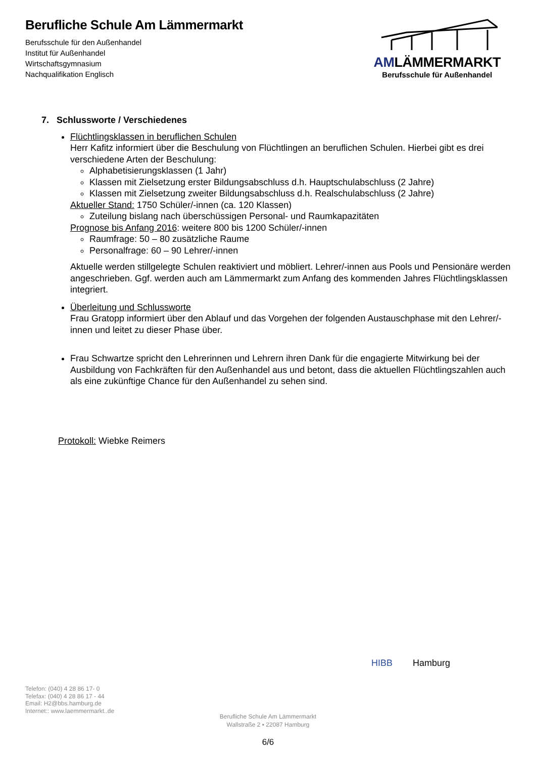Berufliche Schule Am Lämmermarkt
Berufsschule für den Außenhandel
Institut für Außenhandel
Wirtschaftsgymnasium
Nachqualifikation Englisch
AMLÄMMERMARKT
Berufsschule für Außenhandel
7. Schlussworte / Verschiedenes
Flüchtlingsklassen in beruflichen Schulen
Herr Kafitz informiert über die Beschulung von Flüchtlingen an beruflichen Schulen. Hierbei gibt es drei verschiedene Arten der Beschulung:
Alphabetisierungsklassen (1 Jahr)
Klassen mit Zielsetzung erster Bildungsabschluss d.h. Hauptschulabschluss (2 Jahre)
Klassen mit Zielsetzung zweiter Bildungsabschluss d.h. Realschulabschluss (2 Jahre)
Aktueller Stand: 1750 Schüler/-innen (ca. 120 Klassen)
Zuteilung bislang nach überschüssigen Personal- und Raumkapazitäten
Prognose bis Anfang 2016: weitere 800 bis 1200 Schüler/-innen
Raumfrage: 50 – 80 zusätzliche Raume
Personalfrage: 60 – 90 Lehrer/-innen
Aktuelle werden stillgelegte Schulen reaktiviert und möbliert. Lehrer/-innen aus Pools und Pensionäre werden angeschrieben. Ggf. werden auch am Lämmermarkt zum Anfang des kommenden Jahres Flüchtlingsklassen integriert.
Überleitung und Schlussworte
Frau Gratopp informiert über den Ablauf und das Vorgehen der folgenden Austauschphase mit den Lehrer/-innen und leitet zu dieser Phase über.
Frau Schwartze spricht den Lehrerinnen und Lehrern ihren Dank für die engagierte Mitwirkung bei der Ausbildung von Fachkräften für den Außenhandel aus und betont, dass die aktuellen Flüchtlingszahlen auch als eine zukünftige Chance für den Außenhandel zu sehen sind.
Protokoll: Wiebke Reimers
HIBB Hamburg
Telefon: (040) 4 28 86 17- 0
Telefax: (040) 4 28 86 17 - 44
Email: H2@bbs.hamburg.de
Internet:: www.laemmermarkt..de
Berufliche Schule Am Lämmermarkt
Wallstraße 2 ▪ 22087 Hamburg
6/6